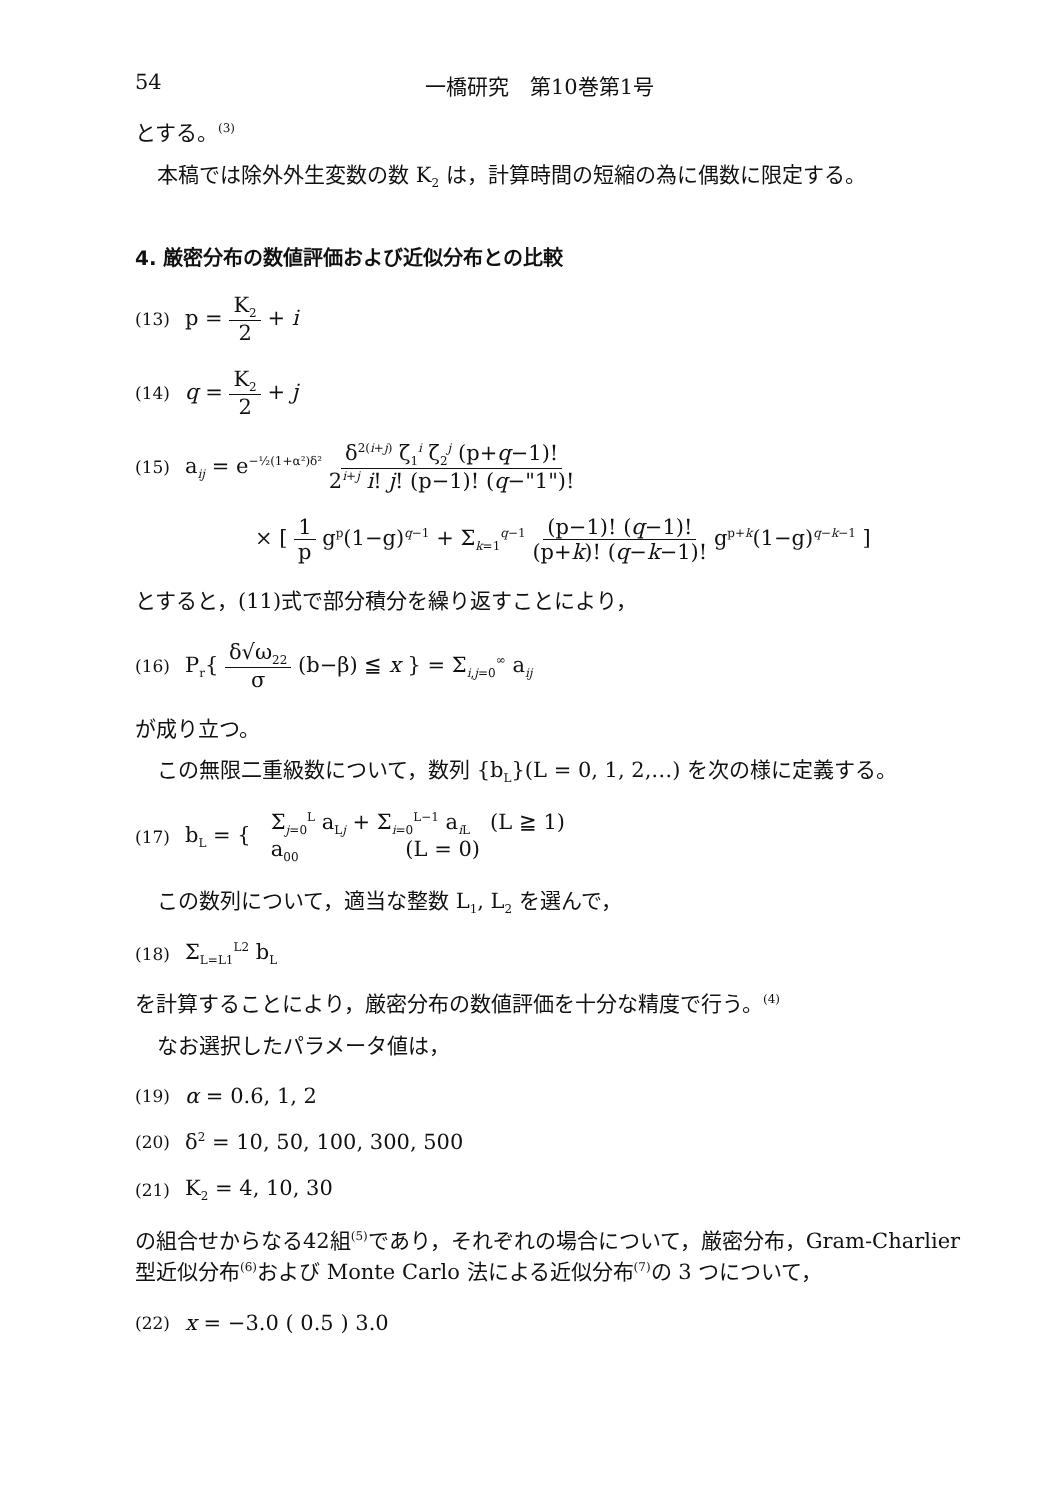54 一橋研究　第10巻第1号
とする。<sup>(3)</sup>
本稿では除外外生変数の数 K<sub>2</sub> は，計算時間の短縮の為に偶数に限定する。
4. 厳密分布の数値評価および近似分布との比較
(13) p = K<sub>2</sub> 2 + i
(14) q = K<sub>2</sub> 2 + j
(15) a<sub>ij</sub> = e<sup>−½(1+α²)δ²</sup> δ<sup>2(i+j)</sup> ζ<sub>1</sub><sup>i</sup> ζ<sub>2</sub><sup>j</sup> (p+q−1)! 2<sup>i+j</sup> i! j! (p−1)! (q−"1")!
× [ 1 p g<sup>p</sup>(1−g)<sup>q−1</sup> + Σ<sub>k=1</sub><sup>q−1</sup> (p−1)! (q−1)! (p+k)! (q−k−1)! g<sup>p+k</sup>(1−g)<sup>q−k−1</sup> ]
とすると，(11)式で部分積分を繰り返すことにより，
(16) P<sub>r</sub>{ δ√ω<sub>22</sub> σ (b−β) ≦ x } = Σ<sub>i,j=0</sub><sup>∞</sup> a<sub>ij</sub>
が成り立つ。
この無限二重級数について，数列 {b<sub>L</sub>}(L = 0, 1, 2,…) を次の様に定義する。
(17) b<sub>L</sub> = { Σ<sub>j=0</sub><sup>L</sup> a<sub>Lj</sub> + Σ<sub>i=0</sub><sup>L−1</sup> a<sub>i L</sub> (L ≧ 1)
a<sub>00</sub> (L = 0)
この数列について，適当な整数 L<sub>1</sub>, L<sub>2</sub> を選んで，
(18) Σ<sub>L=L1</sub><sup>L2</sup> b<sub>L</sub>
を計算することにより，厳密分布の数値評価を十分な精度で行う。<sup>(4)</sup>
なお選択したパラメータ値は，
(19) α = 0.6, 1, 2
(20) δ<sup>2</sup> = 10, 50, 100, 300, 500
(21) K<sub>2</sub> = 4, 10, 30
の組合せからなる42組<sup>(5)</sup>であり，それぞれの場合について，厳密分布，Gram-Charlier 型近似分布<sup>(6)</sup>および Monte Carlo 法による近似分布<sup>(7)</sup>の 3 つについて，
(22) x = −3.0 ( 0.5 ) 3.0